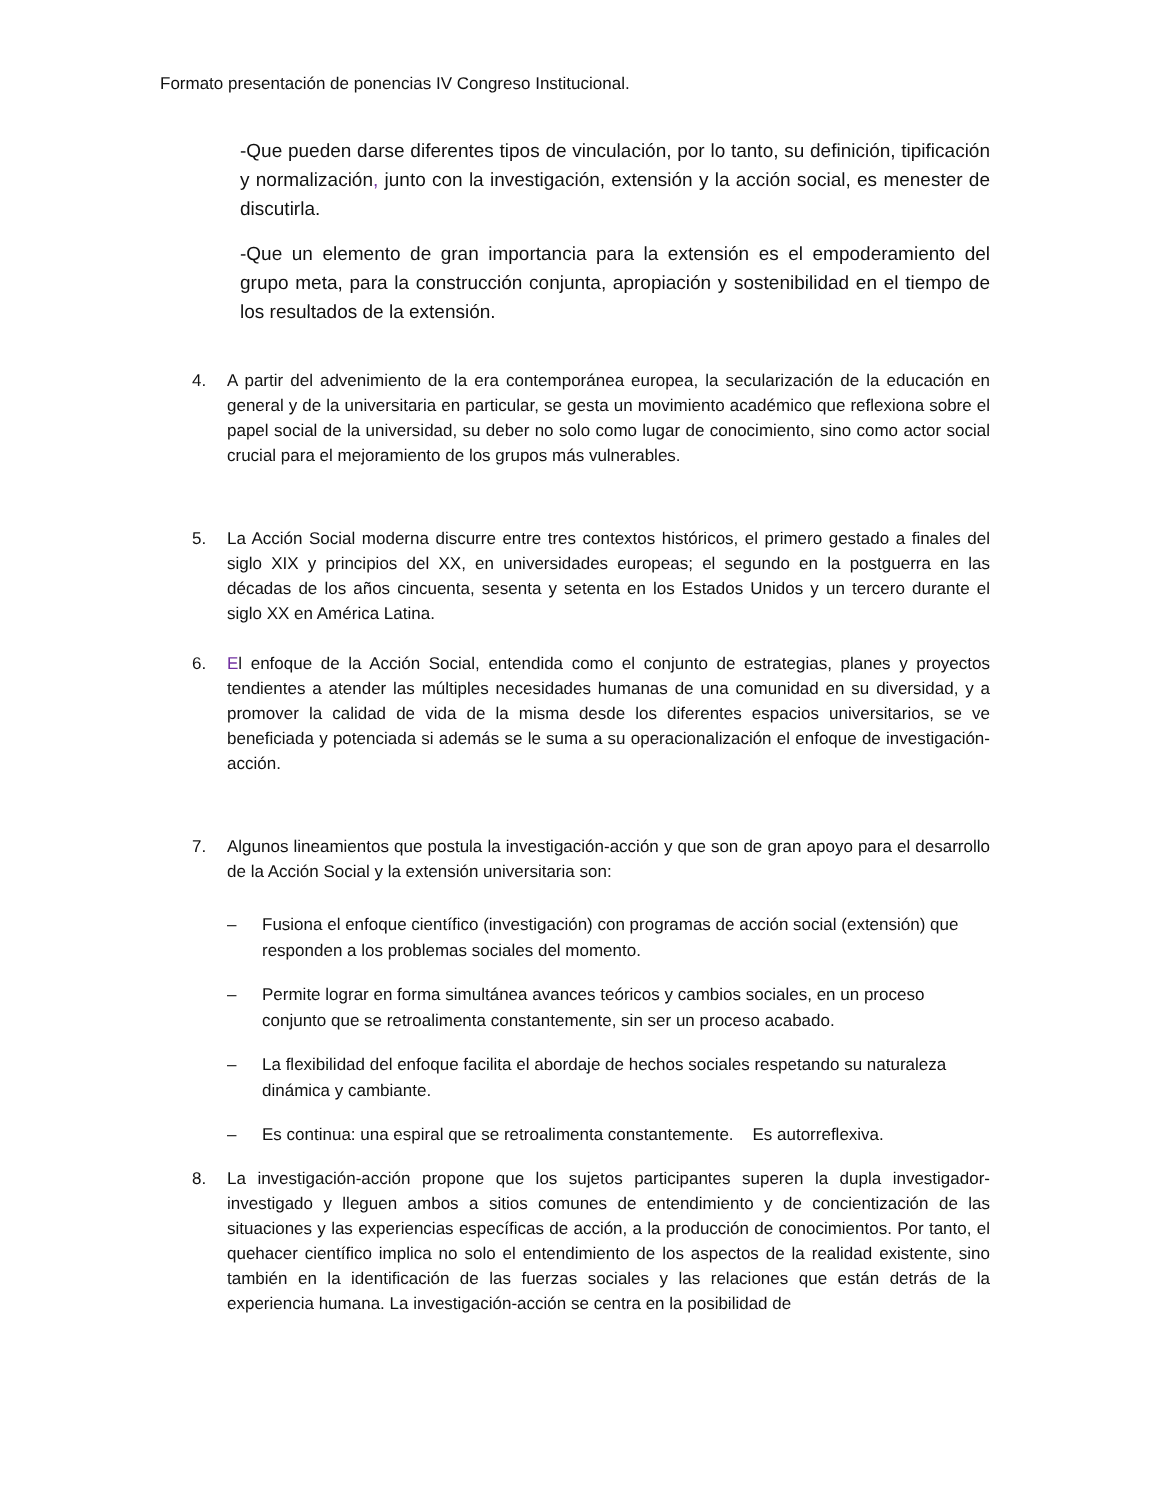Formato presentación de ponencias IV Congreso Institucional.
-Que pueden darse diferentes tipos de vinculación, por lo tanto, su definición, tipificación y normalización, junto con la investigación, extensión y la acción social, es menester de discutirla.
-Que un elemento de gran importancia para la extensión es el empoderamiento del grupo meta, para la construcción conjunta, apropiación y sostenibilidad en el tiempo de los resultados de la extensión.
4. A partir del advenimiento de la era contemporánea europea, la secularización de la educación en general y de la universitaria en particular, se gesta un movimiento académico que reflexiona sobre el papel social de la universidad, su deber no solo como lugar de conocimiento, sino como actor social crucial para el mejoramiento de los grupos más vulnerables.
5. La Acción Social moderna discurre entre tres contextos históricos, el primero gestado a finales del siglo XIX y principios del XX, en universidades europeas; el segundo en la postguerra en las décadas de los años cincuenta, sesenta y setenta en los Estados Unidos y un tercero durante el siglo XX en América Latina.
6. El enfoque de la Acción Social, entendida como el conjunto de estrategias, planes y proyectos tendientes a atender las múltiples necesidades humanas de una comunidad en su diversidad, y a promover la calidad de vida de la misma desde los diferentes espacios universitarios, se ve beneficiada y potenciada si además se le suma a su operacionalización el enfoque de investigación-acción.
7. Algunos lineamientos que postula la investigación-acción y que son de gran apoyo para el desarrollo de la Acción Social y la extensión universitaria son:
– Fusiona el enfoque científico (investigación) con programas de acción social (extensión) que responden a los problemas sociales del momento.
– Permite lograr en forma simultánea avances teóricos y cambios sociales, en un proceso conjunto que se retroalimenta constantemente, sin ser un proceso acabado.
– La flexibilidad del enfoque facilita el abordaje de hechos sociales respetando su naturaleza dinámica y cambiante.
– Es continua: una espiral que se retroalimenta constantemente. Es autorreflexiva.
8. La investigación-acción propone que los sujetos participantes superen la dupla investigador-investigado y lleguen ambos a sitios comunes de entendimiento y de concientización de las situaciones y las experiencias específicas de acción, a la producción de conocimientos. Por tanto, el quehacer científico implica no solo el entendimiento de los aspectos de la realidad existente, sino también en la identificación de las fuerzas sociales y las relaciones que están detrás de la experiencia humana. La investigación-acción se centra en la posibilidad de